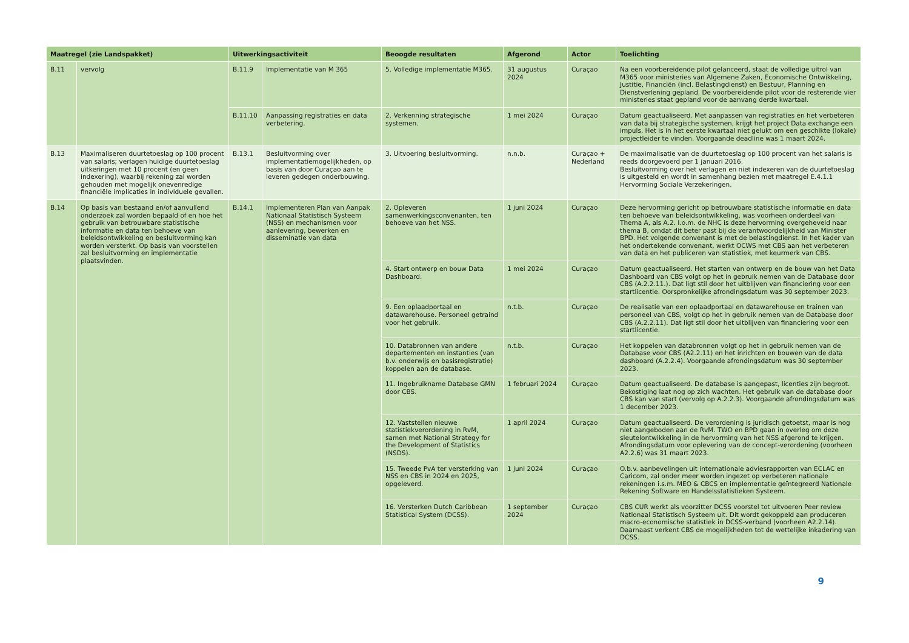| Maatregel (zie Landspakket) | | Uitwerkingsactiviteit | | Beoogde resultaten | Afgerond | Actor | Toelichting |
| --- | --- | --- | --- | --- | --- | --- | --- |
| B.11 | vervolg | B.11.9 | Implementatie van M 365 | 5. Volledige implementatie M365. | 31 augustus 2024 | Curaçao | Na een voorbereidende pilot gelanceerd, staat de volledige uitrol van M365 voor ministeries van Algemene Zaken, Economische Ontwikkeling, Justitie, Financiën (incl. Belastingdienst) en Bestuur, Planning en Dienstverlening gepland. De voorbereidende pilot voor de resterende vier ministeries staat gepland voor de aanvang derde kwartaal. |
| | | B.11.10 | Aanpassing registraties en data verbetering. | 2. Verkenning strategische systemen. | 1 mei 2024 | Curaçao | Datum geactualiseerd. Met aanpassen van registraties en het verbeteren van data bij strategische systemen, krijgt het project Data exchange een impuls. Het is in het eerste kwartaal niet gelukt om een geschikte (lokale) projectleider te vinden. Voorgaande deadline was 1 maart 2024. |
| B.13 | Maximaliseren duurtetoeslag op 100 procent van salaris; verlagen huidige duurtetoeslag uitkeringen met 10 procent (en geen indexering), waarbij rekening zal worden gehouden met mogelijk onevenredige financiële implicaties in individuele gevallen. | B.13.1 | Besluitvorming over implementatiemogelijkheden, op basis van door Curaçao aan te leveren gedegen onderbouwing. | 3. Uitvoering besluitvorming. | n.n.b. | Curaçao + Nederland | De maximalisatie van de duurtetoeslag op 100 procent van het salaris is reeds doorgevoerd per 1 januari 2016. Besluitvorming over het verlagen en niet indexeren van de duurtetoeslag is uitgesteld en wordt in samenhang bezien met maatregel E.4.1.1 Hervorming Sociale Verzekeringen. |
| B.14 | Op basis van bestaand en/of aanvullend onderzoek zal worden bepaald of en hoe het gebruik van betrouwbare statistische informatie en data ten behoeve van beleidsontwikkeling en besluitvorming kan worden versterkt. Op basis van voorstellen zal besluitvorming en implementatie plaatsvinden. | B.14.1 | Implementeren Plan van Aanpak Nationaal Statistisch Systeem (NSS) en mechanismen voor aanlevering, bewerken en disseminatie van data | 2. Opleveren samenwerkingsconvenanten, ten behoeve van het NSS. | 1 juni 2024 | Curaçao | Deze hervorming gericht op betrouwbare statistische informatie en data ten behoeve van beleidsontwikkeling, was voorheen onderdeel van Thema A, als A.2. I.o.m. de NHC is deze hervorming overgeheveld naar thema B, omdat dit beter past bij de verantwoordelijkheid van Minister BPD. Het volgende convenant is met de belastingdienst. In het kader van het ondertekende convenant, werkt OCWS met CBS aan het verbeteren van data en het publiceren van statistiek, met keurmerk van CBS. |
| | | | | 4. Start ontwerp en bouw Data Dashboard. | 1 mei 2024 | Curaçao | Datum geactualiseerd. Het starten van ontwerp en de bouw van het Data Dashboard van CBS volgt op het in gebruik nemen van de Database door CBS (A.2.2.11.). Dat ligt stil door het uitblijven van financiering voor een startlicentie. Oorspronkelijke afrondingsdatum was 30 september 2023. |
| | | | | 9. Een oplaadportaal en datawarehouse. Personeel getraind voor het gebruik. | n.t.b. | Curaçao | De realisatie van een oplaadportaal en datawarehouse en trainen van personeel van CBS, volgt op het in gebruik nemen van de Database door CBS (A.2.2.11). Dat ligt stil door het uitblijven van financiering voor een startlicentie. |
| | | | | 10. Databronnen van andere departementen en instanties (van b.v. onderwijs en basisregistratie) koppelen aan de database. | n.t.b. | Curaçao | Het koppelen van databronnen volgt op het in gebruik nemen van de Database voor CBS (A2.2.11) en het inrichten en bouwen van de data dashboard (A.2.2.4). Voorgaande afrondingsdatum was 30 september 2023. |
| | | | | 11. Ingebruikname Database GMN door CBS. | 1 februari 2024 | Curaçao | Datum geactualiseerd. De database is aangepast, licenties zijn begroot. Bekostiging laat nog op zich wachten. Het gebruik van de database door CBS kan van start (vervolg op A.2.2.3). Voorgaande afrondingsdatum was 1 december 2023. |
| | | | | 12. Vaststellen nieuwe statistiekverordening in RvM, samen met National Strategy for the Development of Statistics (NSDS). | 1 april 2024 | Curaçao | Datum geactualiseerd. De verordening is juridisch getoetst, maar is nog niet aangeboden aan de RvM. TWO en BPD gaan in overleg om deze sleutelontwikkeling in de hervorming van het NSS afgerond te krijgen. Afrondingsdatum voor oplevering van de concept-verordening (voorheen A2.2.6) was 31 maart 2023. |
| | | | | 15. Tweede PvA ter versterking van NSS en CBS in 2024 en 2025, opgeleverd. | 1 juni 2024 | Curaçao | O.b.v. aanbevelingen uit internationale adviesrapporten van ECLAC en Caricom, zal onder meer worden ingezet op verbeteren nationale rekeningen i.s.m. MEO & CBCS en implementatie geïntegreerd Nationale Rekening Software en Handelsstatistieken Systeem. |
| | | | | 16. Versterken Dutch Caribbean Statistical System (DCSS). | 1 september 2024 | Curaçao | CBS CUR werkt als voorzitter DCSS voorstel tot uitvoeren Peer review Nationaal Statistisch Systeem uit. Dit wordt gekoppeld aan produceren macro-economische statistiek in DCSS-verband (voorheen A2.2.14). Daarnaast verkent CBS de mogelijkheden tot de wettelijke inkadering van DCSS. |
9